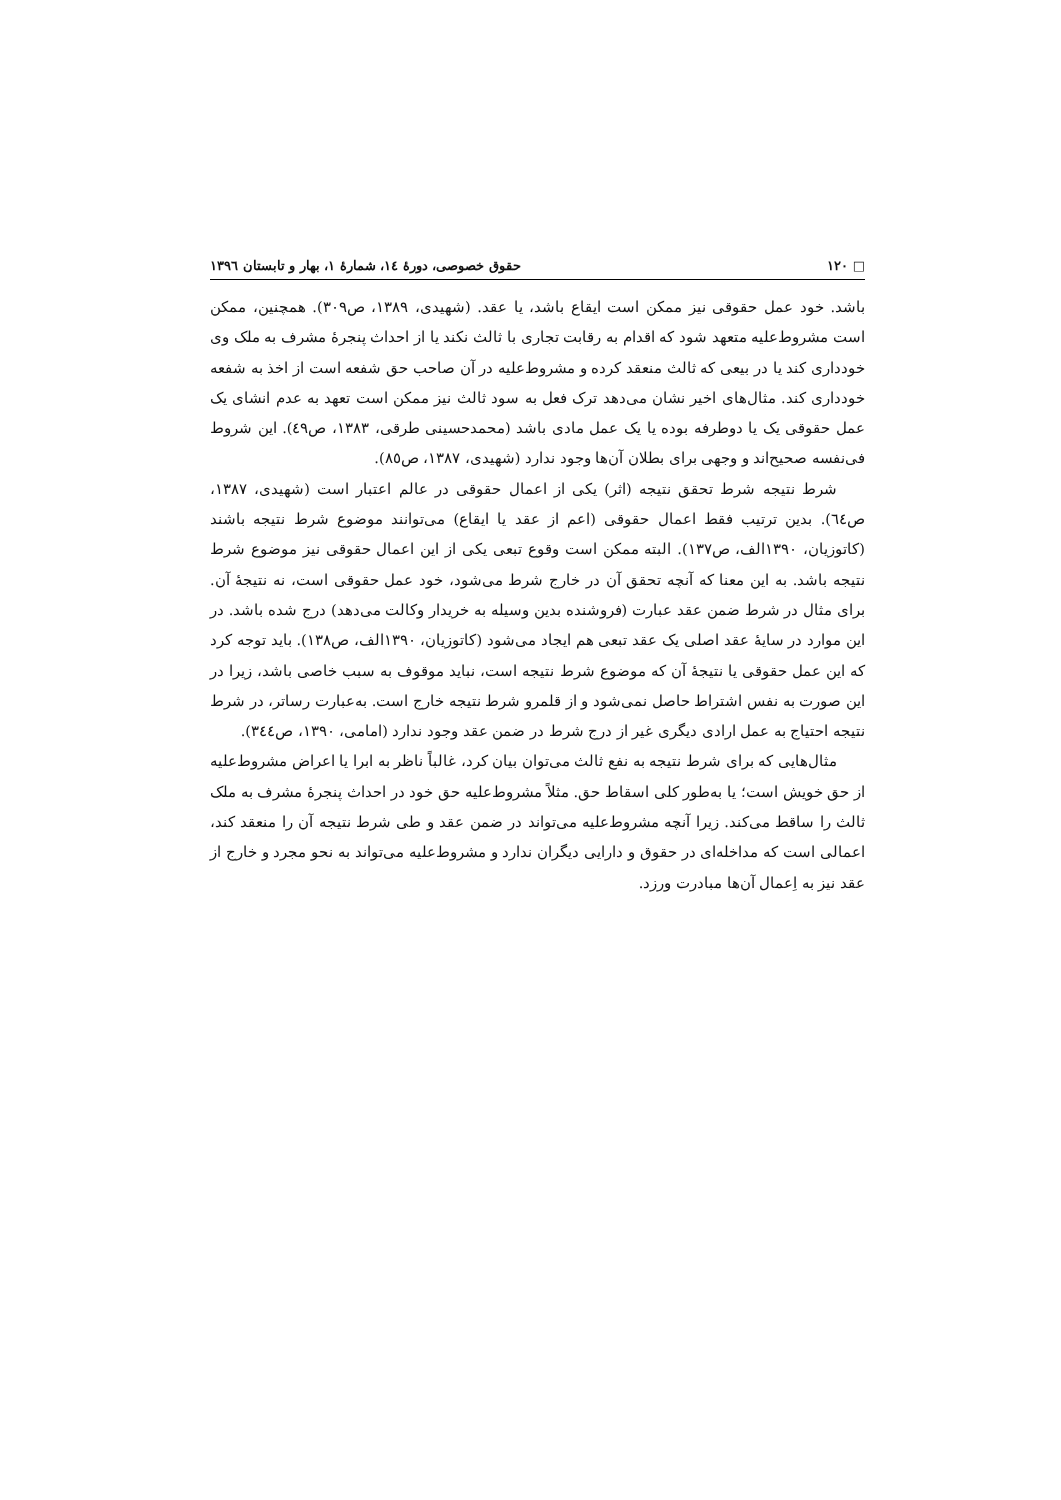□ ۱۲۰ حقوق خصوصی، دورهٔ ١٤، شمارهٔ ١، بهار و تابستان ١٣٩٦
باشد. خود عمل حقوقی نیز ممکن است ایقاع باشد، یا عقد. (شهیدی، ١٣٨٩، ص٣٠٩). همچنین، ممکن است مشروط‌علیه متعهد شود که اقدام به رقابت تجاری با ثالث نکند یا از احداث پنجرهٔ مشرف به ملک وی خودداری کند یا در بیعی که ثالث منعقد کرده و مشروط‌علیه در آن صاحب حق شفعه است از اخذ به شفعه خودداری کند. مثال‌های اخیر نشان می‌دهد ترک فعل به سود ثالث نیز ممکن است تعهد به عدم انشای یک عمل حقوقی یک یا دوطرفه بوده یا یک عمل مادی باشد (محمدحسینی طرقی، ١٣٨٣، ص٤٩). این شروط فی‌نفسه صحیح‌اند و وجهی برای بطلان آن‌ها وجود ندارد (شهیدی، ١٣٨٧، ص٨٥).
شرط نتیجه شرط تحقق نتیجه (اثر) یکی از اعمال حقوقی در عالم اعتبار است (شهیدی، ١٣٨٧، ص٦٤). بدین ترتیب فقط اعمال حقوقی (اعم از عقد یا ایقاع) می‌توانند موضوع شرط نتیجه باشند (کاتوزیان، ١٣٩٠الف، ص١٣٧). البته ممکن است وقوع تبعی یکی از این اعمال حقوقی نیز موضوع شرط نتیجه باشد. به این معنا که آنچه تحقق آن در خارج شرط می‌شود، خود عمل حقوقی است، نه نتیجهٔ آن. برای مثال در شرط ضمن عقد عبارت (فروشنده بدین وسیله به خریدار وکالت می‌دهد) درج شده باشد. در این موارد در سایهٔ عقد اصلی یک عقد تبعی هم ایجاد می‌شود (کاتوزیان، ١٣٩٠الف، ص١٣٨). باید توجه کرد که این عمل حقوقی یا نتیجهٔ آن که موضوع شرط نتیجه است، نباید موقوف به سبب خاصی باشد، زیرا در این صورت به نفس اشتراط حاصل نمی‌شود و از قلمرو شرط نتیجه خارج است. به‌عبارت رساتر، در شرط نتیجه احتیاج به عمل ارادی دیگری غیر از درج شرط در ضمن عقد وجود ندارد (امامی، ١٣٩٠، ص٣٤٤).
مثال‌هایی که برای شرط نتیجه به نفع ثالث می‌توان بیان کرد، غالباً ناظر به ابرا یا اعراض مشروط‌علیه از حق خویش است؛ یا به‌طور کلی اسقاط حق. مثلاً مشروط‌علیه حق خود در احداث پنجرهٔ مشرف به ملک ثالث را ساقط می‌کند. زیرا آنچه مشروط‌علیه می‌تواند در ضمن عقد و طی شرط نتیجه آن را منعقد کند، اعمالی است که مداخله‌ای در حقوق و دارایی دیگران ندارد و مشروط‌علیه می‌تواند به نحو مجرد و خارج از عقد نیز به اِعمال آن‌ها مبادرت ورزد.